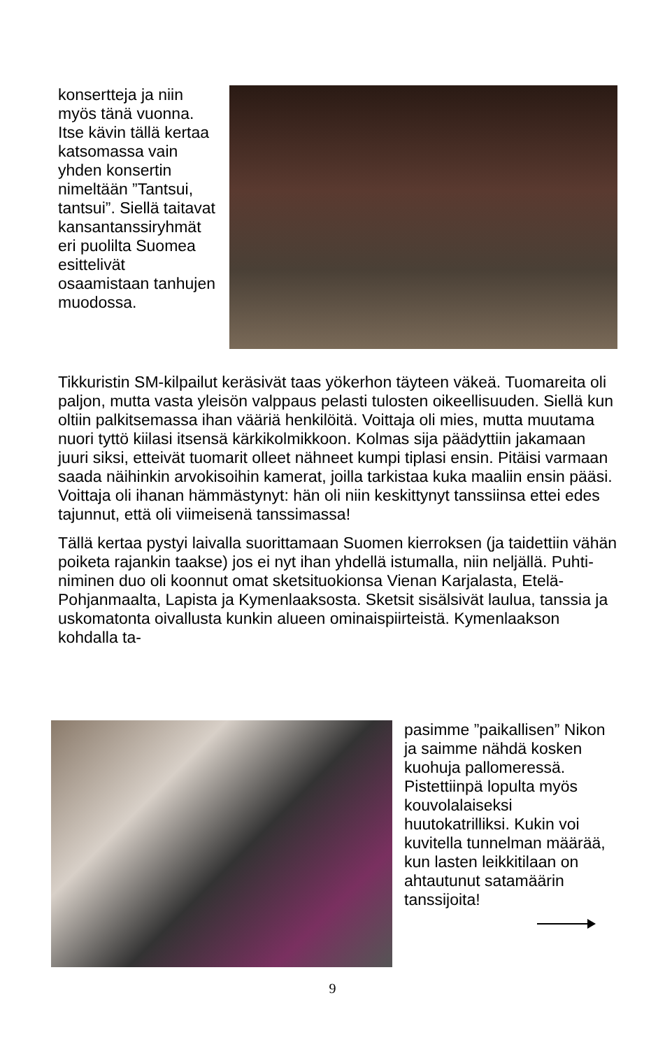konsertteja ja niin myös tänä vuonna. Itse kävin tällä kertaa katsomassa vain yhden konsertin nimeltään ”Tantsui, tantsui”. Siellä taitavat kansantanssiryhmät eri puolilta Suomea esittelivät osaamistaan tanhujen muodossa.
Tikkuristin SM-kilpailut keräsivät taas yökerhon täyteen väkeä. Tuomareita oli paljon, mutta vasta yleisön valppaus pelasti tulosten oikeellisuuden. Siellä kun oltiin palkitsemassa ihan vääriä henkilöitä. Voittaja oli mies, mutta muutama nuori tyttö kiilasi itsensä kärkikolmikkoon. Kolmas sija päädyttiin jakamaan juuri siksi, etteivät tuomarit olleet nähneet kumpi tiplasi ensin. Pitäisi varmaan saada näihinkin arvokisoihin kamerat, joilla tarkistaa kuka maaliin ensin pääsi. Voittaja oli ihanan hämmästynyt: hän oli niin keskittynyt tanssiinsa ettei edes tajunnut, että oli viimeisenä tanssimassa!
Tällä kertaa pystyi laivalla suorittamaan Suomen kierroksen (ja taidettiin vähän poiketa rajankin taakse) jos ei nyt ihan yhdellä istumalla, niin neljällä. Puhti- niminen duo oli koonnut omat sketsituokionsa Vienan Karjalasta, Etelä-Pohjanmaalta, Lapista ja Kymenlaaksosta. Sketsit sisälsivät laulua, tanssia ja uskomatonta oivallusta kunkin alueen ominaispiirteistä. Kymenlaakson kohdalla ta-
pasimme ”paikallisen” Nikon ja saimme nähdä kosken kuohuja pallomeressä. Pistettiinpä lopulta myös kouvolalaiseksi huutokatrilliksi. Kukin voi kuvitella tunnelman määrää, kun lasten leikkitilaan on ahtautunut satamäärin tanssijoita!
9